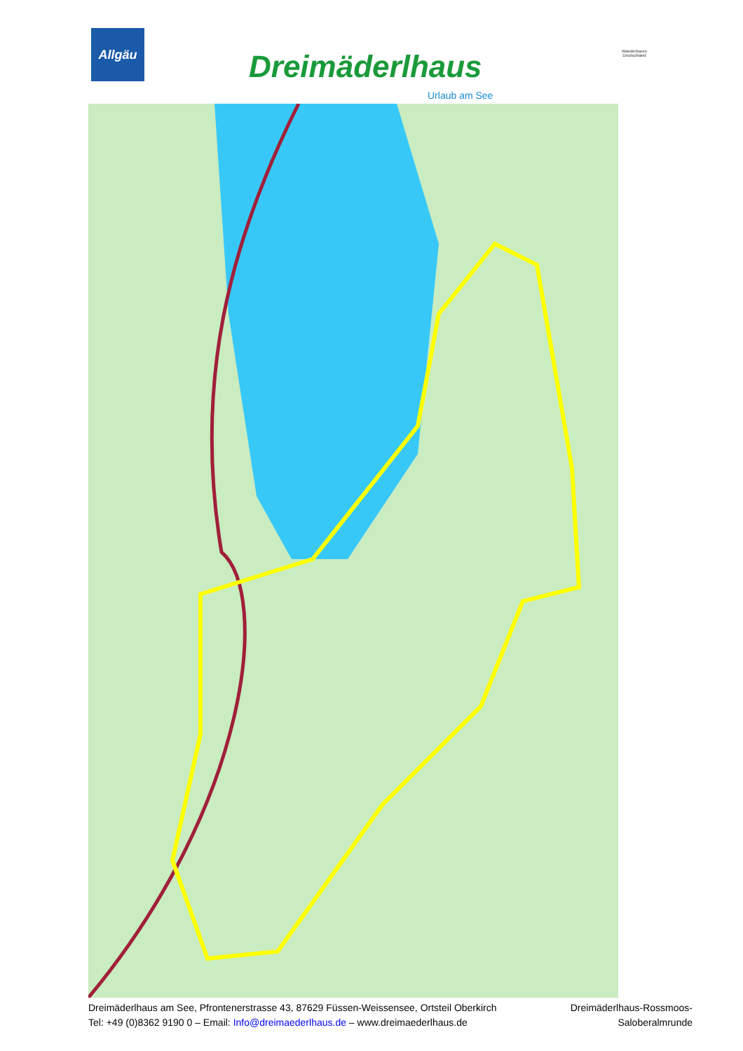Allgäu
Dreimäderlhaus
Urlaub am See
Wanderbares Deutschland
Dreimäderlhaus am See, Pfrontenerstrasse 43, 87629 Füssen-Weissensee, Ortsteil Oberkirch
Tel: +49 (0)8362 9190 0 – Email: Info@dreimaederlhaus.de – www.dreimaederlhaus.de
Dreimäderlhaus-Rossmoos-
Saloberalmrunde